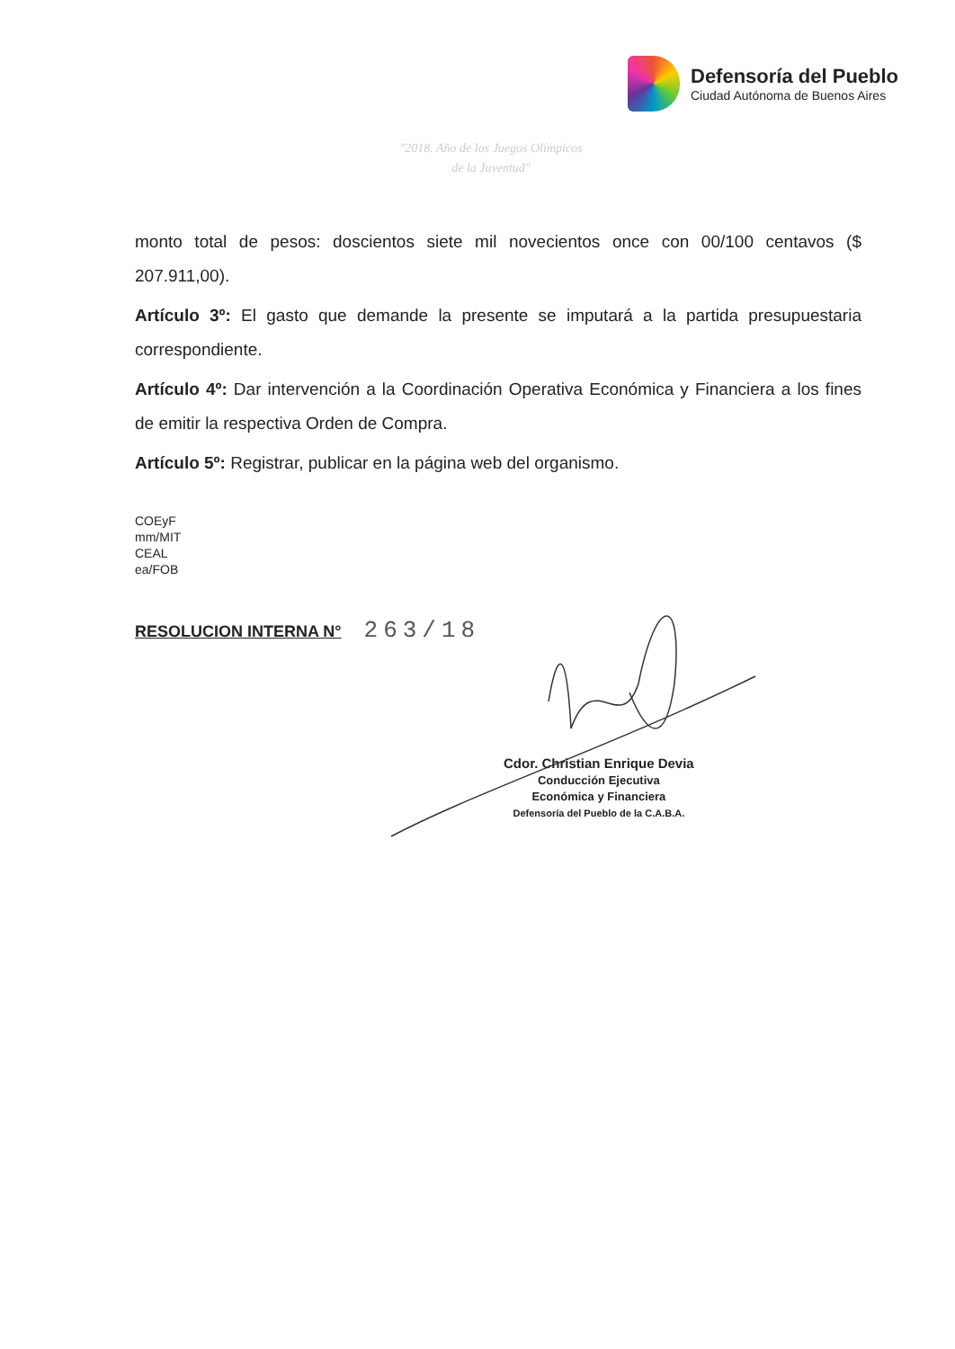Defensoría del Pueblo
Ciudad Autónoma de Buenos Aires
"2018. Año de los Juegos Olímpicos
de la Juventud"
monto total de pesos: doscientos siete mil novecientos once con 00/100 centavos ($ 207.911,00).
Artículo 3º: El gasto que demande la presente se imputará a la partida presupuestaria correspondiente.
Artículo 4º: Dar intervención a la Coordinación Operativa Económica y Financiera a los fines de emitir la respectiva Orden de Compra.
Artículo 5º: Registrar, publicar en la página web del organismo.
COEyF
mm/MIT
CEAL
ea/FOB
RESOLUCION INTERNA N° 263/18
Cdor. Christian Enrique Devia
Conducción Ejecutiva
Económica y Financiera
Defensoría del Pueblo de la C.A.B.A.